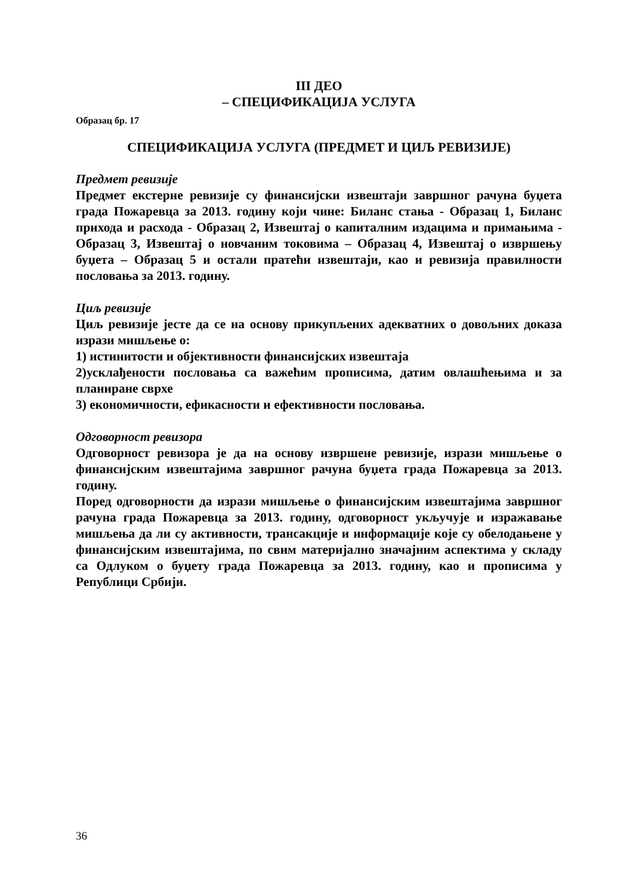III ДЕО
– СПЕЦИФИКАЦИЈА УСЛУГА
Образац бр. 17
СПЕЦИФИКАЦИЈА УСЛУГА (ПРЕДМЕТ И ЦИЉ РЕВИЗИЈЕ)
Предмет ревизије
Предмет екстерне ревизије су финансијски извештаји завршног рачуна буџета града Пожаревца за 2013. годину који чине: Биланс стања - Образац 1, Биланс прихода и расхода - Образац 2, Извештај о капиталним издацима и примањима - Образац 3, Извештај о новчаним токовима – Образац 4, Извештај о извршењу буџета – Образац 5 и остали пратећи извештаји, као и ревизија правилности пословања за 2013. годину.
Циљ ревизије
Циљ ревизије јесте да се на основу прикупљених адекватних о довољних доказа изрази мишљење о:
1) истинитости и објективности финансијских извештаја
2)усклађености пословања са важећим прописима, датим овлашћењима и за планиране сврхе
3) економичности, ефикасности и ефективности пословања.
Одговорност ревизора
Одговорност ревизора је да на основу извршене ревизије, изрази мишљење о финансијским извештајима завршног рачуна буџета града Пожаревца за 2013. годину.
Поред одговорности да изрази мишљење о финансијским извештајима завршног рачуна града Пожаревца за 2013. годину, одговорност укључује и изражавање мишљења да ли су активности, трансакције и информације које су обелодањене у финансијским извештајима, по свим материјално значајним аспектима у складу са Одлуком о буџету града Пожаревца за 2013. годину, као и прописима у Републици Србији.
36